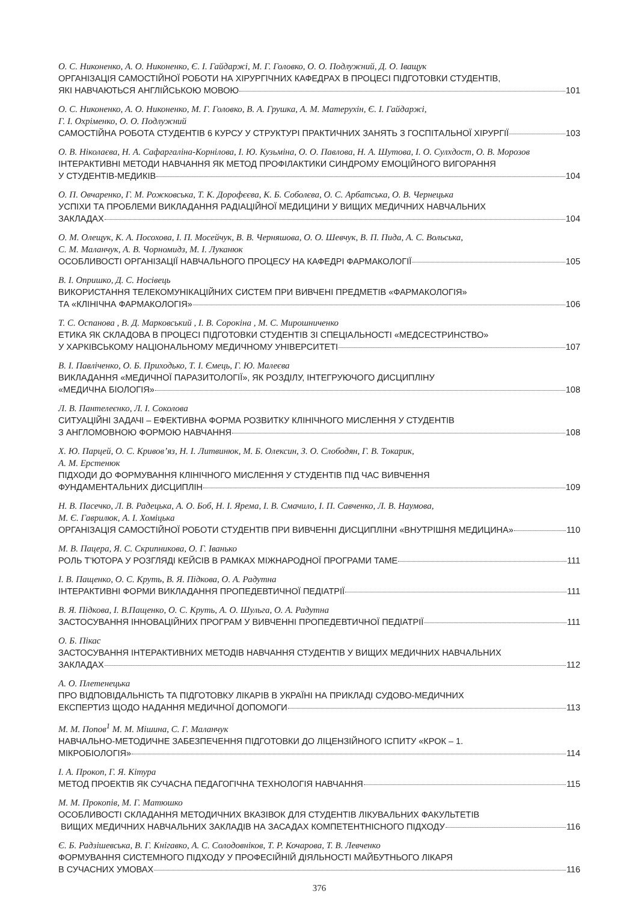О. С. Никоненко, А. О. Никоненко, Є. І. Гайдаржі, М. Г. Головко, О. О. Подлужний, Д. О. Іващук
ОРГАНІЗАЦІЯ САМОСТІЙНОЇ РОБОТИ НА ХІРУРГІЧНИХ КАФЕДРАХ В ПРОЦЕСІ ПІДГОТОВКИ СТУДЕНТІВ,
ЯКІ НАВЧАЮТЬСЯ АНГЛІЙСЬКОЮ МОВОЮ 101
О. С. Никоненко, А. О. Никоненко, М. Г. Головко, В. А. Грушка, А. М. Матерухін, Є. І. Гайдаржі,
Г. І. Охріменко, О. О. Подлужний
САМОСТІЙНА РОБОТА СТУДЕНТІВ 6 КУРСУ У СТРУКТУРІ ПРАКТИЧНИХ ЗАНЯТЬ З ГОСПІТАЛЬНОЇ ХІРУРГІЇ 103
О. В. Ніколаєва, Н. А. Сафаргаліна-Корнілова, І. Ю. Кузьміна, О. О. Павлова, Н. А. Шутова, І. О. Сулхдост, О. В. Морозов
ІНТЕРАКТИВНІ МЕТОДИ НАВЧАННЯ ЯК МЕТОД ПРОФІЛАКТИКИ СИНДРОМУ ЕМОЦІЙНОГО ВИГОРАННЯ
У СТУДЕНТІВ-МЕДИКІВ 104
О. П. Овчаренко, Г. М. Рожковська, Т. К. Дорофєєва, К. Б. Соболєва, О. С. Арбатська, О. В. Чернецька
УСПІХИ ТА ПРОБЛЕМИ ВИКЛАДАННЯ РАДІАЦІЙНОЇ МЕДИЦИНИ У ВИЩИХ МЕДИЧНИХ НАВЧАЛЬНИХ
ЗАКЛАДАХ 104
О. М. Олещук, К. А. Посохова, І. П. Мосейчук, В. В. Черняшова, О. О. Шевчук, В. П. Пида, А. С. Вольська,
С. М. Маланчук, А. В. Чорномидз, М. І. Луканюк
ОСОБЛИВОСТІ ОРГАНІЗАЦІЇ НАВЧАЛЬНОГО ПРОЦЕСУ НА КАФЕДРІ ФАРМАКОЛОГІЇ 105
В. І. Опришко, Д. С. Носівець
ВИКОРИСТАННЯ ТЕЛЕКОМУНІКАЦІЙНИХ СИСТЕМ ПРИ ВИВЧЕНІ ПРЕДМЕТІВ «ФАРМАКОЛОГІЯ»
ТА «КЛІНІЧНА ФАРМАКОЛОГІЯ» 106
Т. С. Оспанова , В. Д. Марковський , І. В. Сорокіна , М. С. Мирошниченко
ЕТИКА ЯК СКЛАДОВА В ПРОЦЕСІ ПІДГОТОВКИ СТУДЕНТІВ ЗІ СПЕЦІАЛЬНОСТІ «МЕДСЕСТРИНСТВО»
У ХАРКІВСЬКОМУ НАЦІОНАЛЬНОМУ МЕДИЧНОМУ УНІВЕРСИТЕТІ 107
В. І. Павліченко, О. Б. Приходько, Т. І. Ємець, Г. Ю. Малеєва
ВИКЛАДАННЯ «МЕДИЧНОЇ ПАРАЗИТОЛОГІЇ», ЯК РОЗДІЛУ, ІНТЕГРУЮЧОГО ДИСЦИПЛІНУ
«МЕДИЧНА БІОЛОГІЯ» 108
Л. В. Пантелеєнко, Л. І. Соколова
СИТУАЦІЙНІ ЗАДАЧІ – ЕФЕКТИВНА ФОРМА РОЗВИТКУ КЛІНІЧНОГО МИСЛЕННЯ У СТУДЕНТІВ
З АНГЛОМОВНОЮ ФОРМОЮ НАВЧАННЯ 108
Х. Ю. Парцей, О. С. Кривов’яз, Н. І. Литвинюк, М. Б. Олексин, З. О. Слободян, Г. В. Токарик,
А. М. Ерстенюк
ПІДХОДИ ДО ФОРМУВАННЯ КЛІНІЧНОГО МИСЛЕННЯ У СТУДЕНТІВ ПІД ЧАС ВИВЧЕННЯ
ФУНДАМЕНТАЛЬНИХ ДИСЦИПЛІН 109
Н. В. Пасечко, Л. В. Радецька, А. О. Боб, Н. І. Ярема, І. В. Смачило, І. П. Савченко, Л. В. Наумова,
М. Є. Гаврилюк, А. І. Хоміцька
ОРГАНІЗАЦІЯ САМОСТІЙНОЇ РОБОТИ СТУДЕНТІВ ПРИ ВИВЧЕННІ ДИСЦИПЛІНИ «ВНУТРІШНЯ МЕДИЦИНА» 110
М. В. Пацера, Я. С. Скрипникова, О. Г. Іванько
РОЛЬ Т’ЮТОРА У РОЗГЛЯДІ КЕЙСІВ В РАМКАХ МІЖНАРОДНОЇ ПРОГРАМИ TAME 111
І. В. Пащенко, О. С. Круть, В. Я. Підкова, О. А. Радутна
ІНТЕРАКТИВНІ ФОРМИ ВИКЛАДАННЯ ПРОПЕДЕВТИЧНОЇ ПЕДІАТРІЇ 111
В. Я. Підкова, І. В.Пащенко, О. С. Круть, А. О. Шульга, О. А. Радутна
ЗАСТОСУВАННЯ ІННОВАЦІЙНИХ ПРОГРАМ У ВИВЧЕННІ ПРОПЕДЕВТИЧНОЇ ПЕДІАТРІЇ 111
О. Б. Пікас
ЗАСТОСУВАННЯ ІНТЕРАКТИВНИХ МЕТОДІВ НАВЧАННЯ СТУДЕНТІВ У ВИЩИХ МЕДИЧНИХ НАВЧАЛЬНИХ
ЗАКЛАДАХ 112
А. О. Плетенецька
ПРО ВІДПОВІДАЛЬНІСТЬ ТА ПІДГОТОВКУ ЛІКАРІВ В УКРАЇНІ НА ПРИКЛАДІ СУДОВО-МЕДИЧНИХ
ЕКСПЕРТИЗ ЩОДО НАДАННЯ МЕДИЧНОЇ ДОПОМОГИ 113
М. М. Попов<sup>1</sup> М. М. Мішина, С. Г. Маланчук
НАВЧАЛЬНО-МЕТОДИЧНЕ ЗАБЕЗПЕЧЕННЯ ПІДГОТОВКИ ДО ЛІЦЕНЗІЙНОГО ІСПИТУ «КРОК – 1.
МІКРОБІОЛОГІЯ» 114
І. А. Прокоп, Г. Я. Кітура
МЕТОД ПРОЕКТІВ ЯК СУЧАСНА ПЕДАГОГІЧНА ТЕХНОЛОГІЯ НАВЧАННЯ 115
М. М. Прокопів, М. Г. Матюшко
ОСОБЛИВОСТІ СКЛАДАННЯ МЕТОДИЧНИХ ВКАЗІВОК ДЛЯ СТУДЕНТІВ ЛІКУВАЛЬНИХ ФАКУЛЬТЕТІВ
ВИЩИХ МЕДИЧНИХ НАВЧАЛЬНИХ ЗАКЛАДІВ НА ЗАСАДАХ КОМПЕТЕНТНІСНОГО ПІДХОДУ 116
Є. Б. Радзішевська, В. Г. Кнігавко, А. С. Солодовніков, Т. Р. Кочарова, Т. В. Левченко
ФОРМУВАННЯ СИСТЕМНОГО ПІДХОДУ У ПРОФЕСІЙНІЙ ДІЯЛЬНОСТІ МАЙБУТНЬОГО ЛІКАРЯ
В СУЧАСНИХ УМОВАХ 116
376